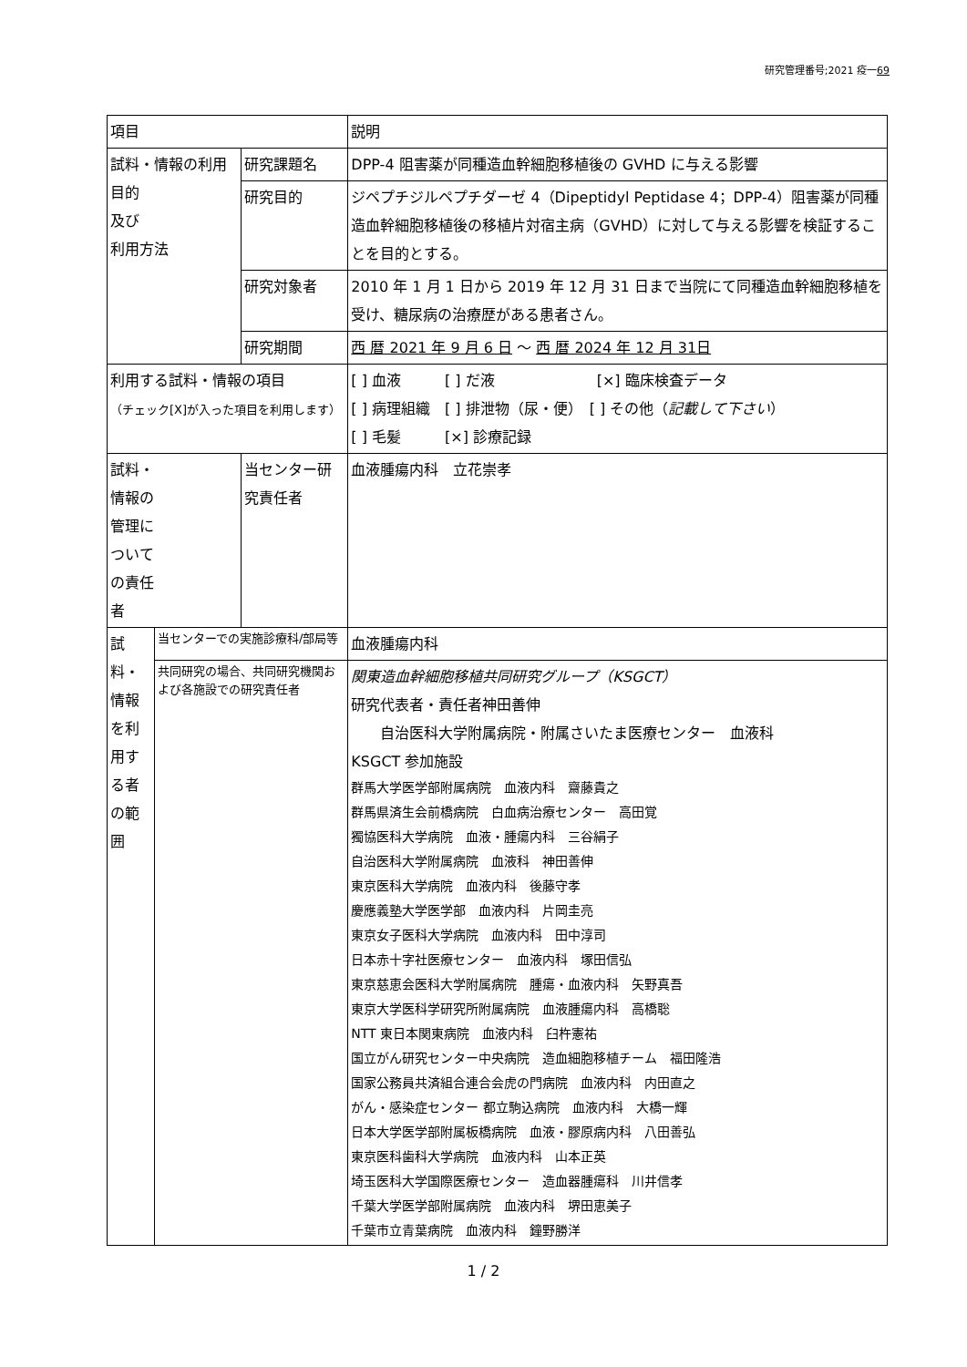研究管理番号;2021 疫一69
| 項目 | | | 説明 |
| 試料・情報の利用目的 及び 利用方法 | | 研究課題名 | DPP-4 阻害薬が同種造血幹細胞移植後の GVHD に与える影響 |
| | | 研究目的 | ジペプチジルペプチダーゼ 4（Dipeptidyl Peptidase 4；DPP-4）阻害薬が同種造血幹細胞移植後の移植片対宿主病（GVHD）に対して与える影響を検証することを目的とする。 |
| | | 研究対象者 | 2010 年 1 月 1 日から 2019 年 12 月 31 日まで当院にて同種造血幹細胞移植を受け、糖尿病の治療歴がある患者さん。 |
| | | 研究期間 | 西 暦 2021 年 9 月 6 日 ～ 西 暦 2024 年 12 月 31日 |
| 利用する試料・情報の項目 （チェック[X]が入った項目を利用します） | | | [ ] 血液 [ ] だ液 [×] 臨床検査データ [ ] 病理組織 [ ] 排泄物（尿・便） [ ] その他（ 記載して下さい ） [ ] 毛髪 [×] 診療記録 |
| 試料・ 情報の 管理に ついて の責任 者 | | 当センター研究責任者 | 血液腫瘍内科 立花崇孝 |
| 試料・情報を利用する者の範囲 | 当センターでの実施診療科/部局等 | | 血液腫瘍内科 |
| | 共同研究の場合、共同研究機関および各施設での研究責任者 | | 関東造血幹細胞移植共同研究グループ（KSGCT） 研究代表者・責任者神田善伸 自治医科大学附属病院・附属さいたま医療センター 血液科 KSGCT 参加施設 群馬大学医学部附属病院 血液内科 齋藤貴之 群馬県済生会前橋病院 白血病治療センター 高田覚 獨協医科大学病院 血液・腫瘍内科 三谷絹子 自治医科大学附属病院 血液科 神田善伸 東京医科大学病院 血液内科 後藤守孝 慶應義塾大学医学部 血液内科 片岡圭亮 東京女子医科大学病院 血液内科 田中淳司 日本赤十字社医療センター 血液内科 塚田信弘 東京慈恵会医科大学附属病院 腫瘍・血液内科 矢野真吾 東京大学医科学研究所附属病院 血液腫瘍内科 高橋聡 NTT 東日本関東病院 血液内科 臼杵憲祐 国立がん研究センター中央病院 造血細胞移植チーム 福田隆浩 国家公務員共済組合連合会虎の門病院 血液内科 内田直之 がん・感染症センター 都立駒込病院 血液内科 大橋一輝 日本大学医学部附属板橋病院 血液・膠原病内科 八田善弘 東京医科歯科大学病院 血液内科 山本正英 埼玉医科大学国際医療センター 造血器腫瘍科 川井信孝 千葉大学医学部附属病院 血液内科 堺田恵美子 千葉市立青葉病院 血液内科 鐘野勝洋 |
1 / 2